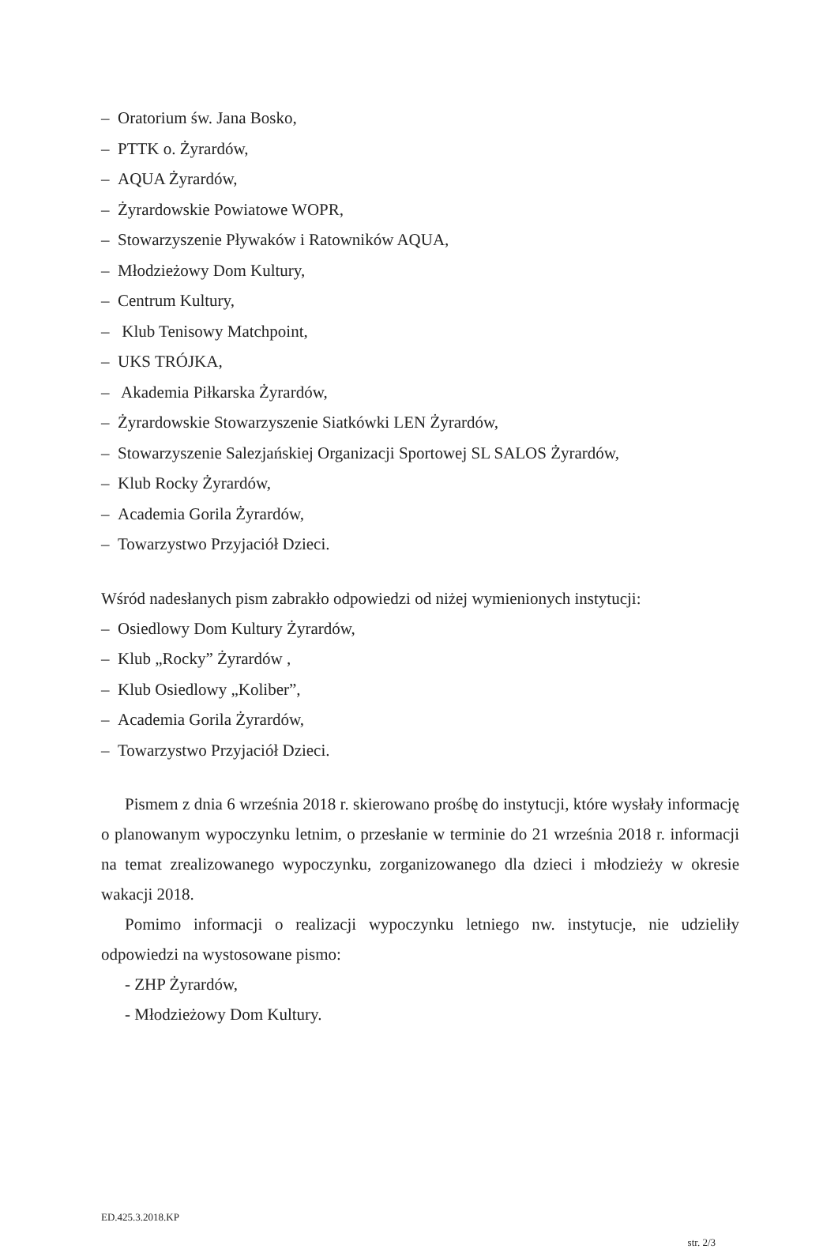– Oratorium św. Jana Bosko,
– PTTK o. Żyrardów,
– AQUA Żyrardów,
– Żyrardowskie Powiatowe WOPR,
– Stowarzyszenie Pływaków i Ratowników AQUA,
– Młodzieżowy Dom Kultury,
– Centrum Kultury,
– Klub Tenisowy Matchpoint,
– UKS TRÓJKA,
– Akademia Piłkarska Żyrardów,
– Żyrardowskie Stowarzyszenie Siatkówki LEN Żyrardów,
– Stowarzyszenie Salezjańskiej Organizacji Sportowej SL SALOS Żyrardów,
– Klub Rocky Żyrardów,
– Academia Gorila Żyrardów,
– Towarzystwo Przyjaciół Dzieci.
Wśród nadesłanych pism zabrakło odpowiedzi od niżej wymienionych instytucji:
– Osiedlowy Dom Kultury Żyrardów,
– Klub „Rocky” Żyrardów ,
– Klub Osiedlowy „Koliber”,
– Academia Gorila Żyrardów,
– Towarzystwo Przyjaciół Dzieci.
Pismem z dnia 6 września 2018 r. skierowano prośbę do instytucji, które wysłały informację o planowanym wypoczynku letnim, o przesłanie w terminie do 21 września 2018 r. informacji na temat zrealizowanego wypoczynku, zorganizowanego dla dzieci i młodzieży w okresie wakacji 2018.
Pomimo informacji o realizacji wypoczynku letniego nw. instytucje, nie udzieliły odpowiedzi na wystosowane pismo:
- ZHP Żyrardów,
- Młodzieżowy Dom Kultury.
ED.425.3.2018.KP
str. 2/3